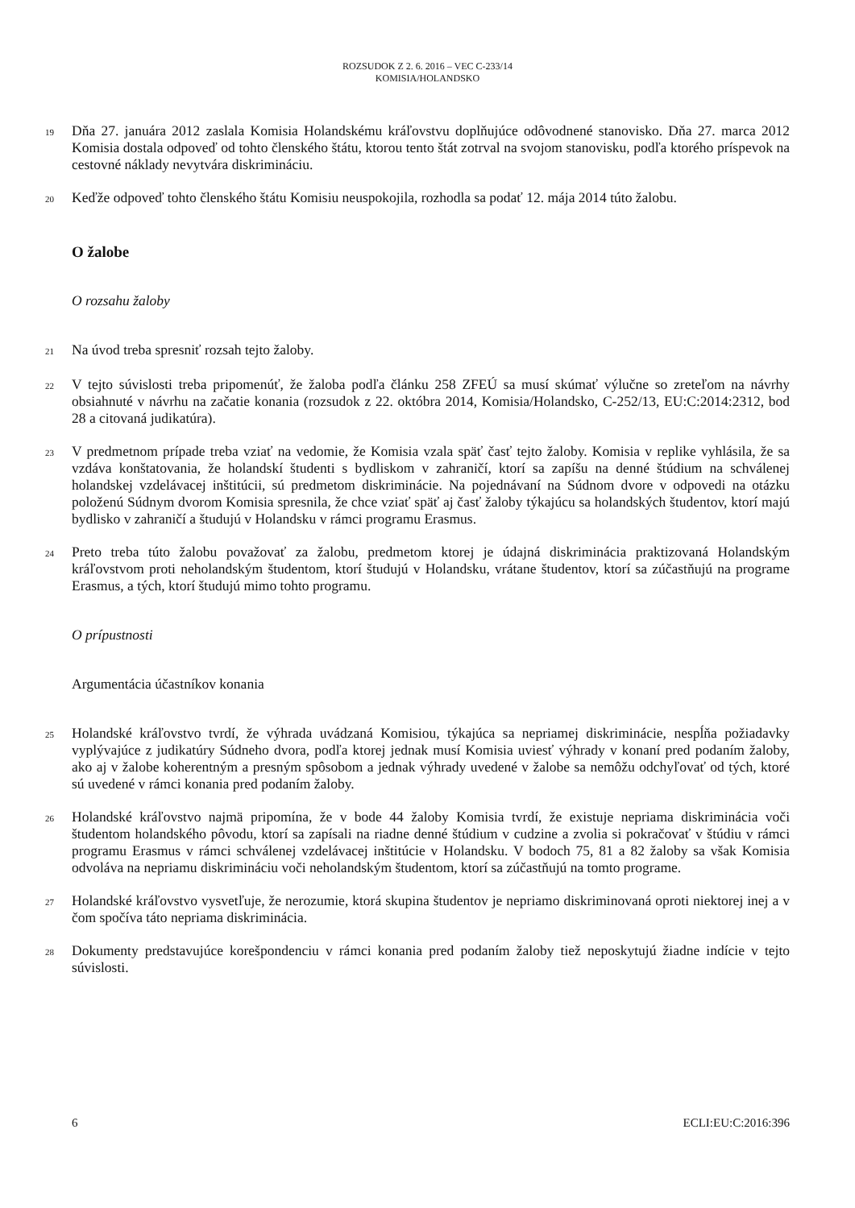ROZSUDOK Z 2. 6. 2016 – VEC C-233/14
KOMISIA/HOLANDSKO
19
Dňa 27. januára 2012 zaslala Komisia Holandskému kráľovstvu doplňujúce odôvodnené stanovisko. Dňa 27. marca 2012 Komisia dostala odpoveď od tohto členského štátu, ktorou tento štát zotrval na svojom stanovisku, podľa ktorého príspevok na cestovné náklady nevytvára diskrimináciu.
20
Keďže odpoveď tohto členského štátu Komisiu neuspokojila, rozhodla sa podať 12. mája 2014 túto žalobu.
O žalobe
O rozsahu žaloby
21
Na úvod treba spresniť rozsah tejto žaloby.
22
V tejto súvislosti treba pripomenúť, že žaloba podľa článku 258 ZFEÚ sa musí skúmať výlučne so zreteľom na návrhy obsiahnuté v návrhu na začatie konania (rozsudok z 22. októbra 2014, Komisia/Holandsko, C-252/13, EU:C:2014:2312, bod 28 a citovaná judikatúra).
23
V predmetnom prípade treba vziať na vedomie, že Komisia vzala späť časť tejto žaloby. Komisia v replike vyhlásila, že sa vzdáva konštatovania, že holandskí študenti s bydliskom v zahraničí, ktorí sa zapíšu na denné štúdium na schválenej holandskej vzdelávacej inštitúcii, sú predmetom diskriminácie. Na pojednávaní na Súdnom dvore v odpovedi na otázku položenú Súdnym dvorom Komisia spresnila, že chce vziať späť aj časť žaloby týkajúcu sa holandských študentov, ktorí majú bydlisko v zahraničí a študujú v Holandsku v rámci programu Erasmus.
24
Preto treba túto žalobu považovať za žalobu, predmetom ktorej je údajná diskriminácia praktizovaná Holandským kráľovstvom proti neholandským študentom, ktorí študujú v Holandsku, vrátane študentov, ktorí sa zúčastňujú na programe Erasmus, a tých, ktorí študujú mimo tohto programu.
O prípustnosti
Argumentácia účastníkov konania
25
Holandské kráľovstvo tvrdí, že výhrada uvádzaná Komisiou, týkajúca sa nepriamej diskriminácie, nespĺňa požiadavky vyplývajúce z judikatúry Súdneho dvora, podľa ktorej jednak musí Komisia uviesť výhrady v konaní pred podaním žaloby, ako aj v žalobe koherentným a presným spôsobom a jednak výhrady uvedené v žalobe sa nemôžu odchyľovať od tých, ktoré sú uvedené v rámci konania pred podaním žaloby.
26
Holandské kráľovstvo najmä pripomína, že v bode 44 žaloby Komisia tvrdí, že existuje nepriama diskriminácia voči študentom holandského pôvodu, ktorí sa zapísali na riadne denné štúdium v cudzine a zvolia si pokračovať v štúdiu v rámci programu Erasmus v rámci schválenej vzdelávacej inštitúcie v Holandsku. V bodoch 75, 81 a 82 žaloby sa však Komisia odvoláva na nepriamu diskrimináciu voči neholandským študentom, ktorí sa zúčastňujú na tomto programe.
27
Holandské kráľovstvo vysvetľuje, že nerozumie, ktorá skupina študentov je nepriamo diskriminovaná oproti niektorej inej a v čom spočíva táto nepriama diskriminácia.
28
Dokumenty predstavujúce korešpondenciu v rámci konania pred podaním žaloby tiež neposkytujú žiadne indície v tejto súvislosti.
6 ECLI:EU:C:2016:396